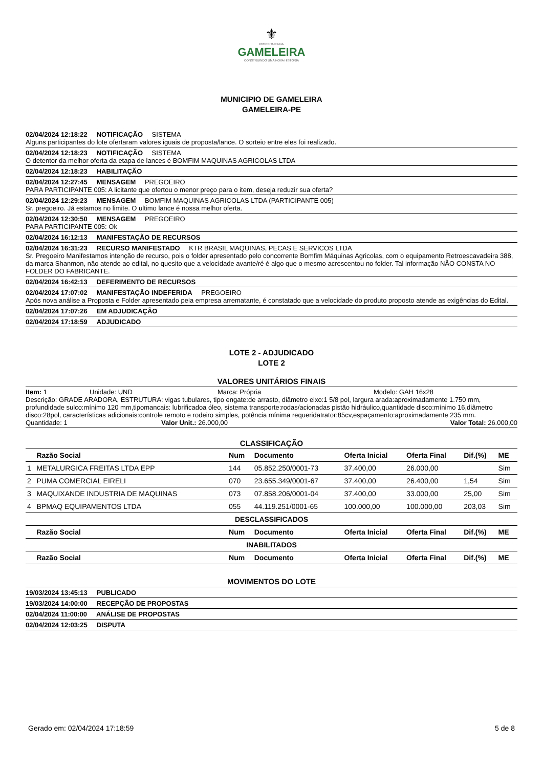⚜
PREFEITURA DA
GAMELEIRA
CONSTRUINDO UMA NOVA HISTÓRIA
MUNICIPIO DE GAMELEIRA
GAMELEIRA-PE
02/04/2024 12:18:22 NOTIFICAÇÃO SISTEMA
Alguns participantes do lote ofertaram valores iguais de proposta/lance. O sorteio entre eles foi realizado.
02/04/2024 12:18:23 NOTIFICAÇÃO SISTEMA
O detentor da melhor oferta da etapa de lances é BOMFIM MAQUINAS AGRICOLAS LTDA
02/04/2024 12:18:23 HABILITAÇÃO
02/04/2024 12:27:45 MENSAGEM PREGOEIRO
PARA PARTICIPANTE 005: A licitante que ofertou o menor preço para o item, deseja reduzir sua oferta?
02/04/2024 12:29:23 MENSAGEM BOMFIM MAQUINAS AGRICOLAS LTDA (PARTICIPANTE 005)
Sr. pregoeiro. Já estamos no limite. O ultimo lance é nossa melhor oferta.
02/04/2024 12:30:50 MENSAGEM PREGOEIRO
PARA PARTICIPANTE 005: Ok
02/04/2024 16:12:13 MANIFESTAÇÃO DE RECURSOS
02/04/2024 16:31:23 RECURSO MANIFESTADO KTR BRASIL MAQUINAS, PECAS E SERVICOS LTDA
Sr. Pregoeiro Manifestamos intenção de recurso, pois o folder apresentado pelo concorrente Bomfim Máquinas Agricolas, com o equipamento Retroescavadeira 388, da marca Shanmon, não atende ao edital, no quesito que a velocidade avante/ré é algo que o mesmo acrescentou no folder. Tal informação NÃO CONSTA NO FOLDER DO FABRICANTE.
02/04/2024 16:42:13 DEFERIMENTO DE RECURSOS
02/04/2024 17:07:02 MANIFESTAÇÃO INDEFERIDA PREGOEIRO
Após nova análise a Proposta e Folder apresentado pela empresa arrematante, é constatado que a velocidade do produto proposto atende as exigências do Edital.
02/04/2024 17:07:26 EM ADJUDICAÇÃO
02/04/2024 17:18:59 ADJUDICADO
LOTE 2 - ADJUDICADO
LOTE 2
VALORES UNITÁRIOS FINAIS
Item: 1 Unidade: UND Marca: Própria Modelo: GAH 16x28
Descrição: GRADE ARADORA, ESTRUTURA: vigas tubulares, tipo engate:de arrasto, diâmetro eixo:1 5/8 pol, largura arada:aproximadamente 1.750 mm, profundidade sulco:mínimo 120 mm,tipomancais: lubrificadoa óleo, sistema transporte:rodas/acionadas pistão hidráulico,quantidade disco:mínimo 16,diâmetro disco:28pol, características adicionais:controle remoto e rodeiro simples, potência mínima requeridatrator:85cv,espaçamento:aproximadamente 235 mm.
Quantidade: 1 Valor Unit.: 26.000,00 Valor Total: 26.000,00
CLASSIFICAÇÃO
| | Razão Social | Num | Documento | Oferta Inicial | Oferta Final | Dif.(%) | ME |
| --- | --- | --- | --- | --- | --- | --- | --- |
| 1 | METALURGICA FREITAS LTDA EPP | 144 | 05.852.250/0001-73 | 37.400,00 | 26.000,00 | | Sim |
| 2 | PUMA COMERCIAL EIRELI | 070 | 23.655.349/0001-67 | 37.400,00 | 26.400,00 | 1,54 | Sim |
| 3 | MAQUIXANDE INDUSTRIA DE MAQUINAS | 073 | 07.858.206/0001-04 | 37.400,00 | 33.000,00 | 25,00 | Sim |
| 4 | BPMAQ EQUIPAMENTOS LTDA | 055 | 44.119.251/0001-65 | 100.000,00 | 100.000,00 | 203,03 | Sim |
| DESCLASSIFICADOS | | | | | | | |
| | Razão Social | Num | Documento | Oferta Inicial | Oferta Final | Dif.(%) | ME |
| INABILITADOS | | | | | | | |
| | Razão Social | Num | Documento | Oferta Inicial | Oferta Final | Dif.(%) | ME |
MOVIMENTOS DO LOTE
19/03/2024 13:45:13 PUBLICADO
19/03/2024 14:00:00 RECEPÇÃO DE PROPOSTAS
02/04/2024 11:00:00 ANÁLISE DE PROPOSTAS
02/04/2024 12:03:25 DISPUTA
Gerado em: 02/04/2024 17:18:59 5 de 8